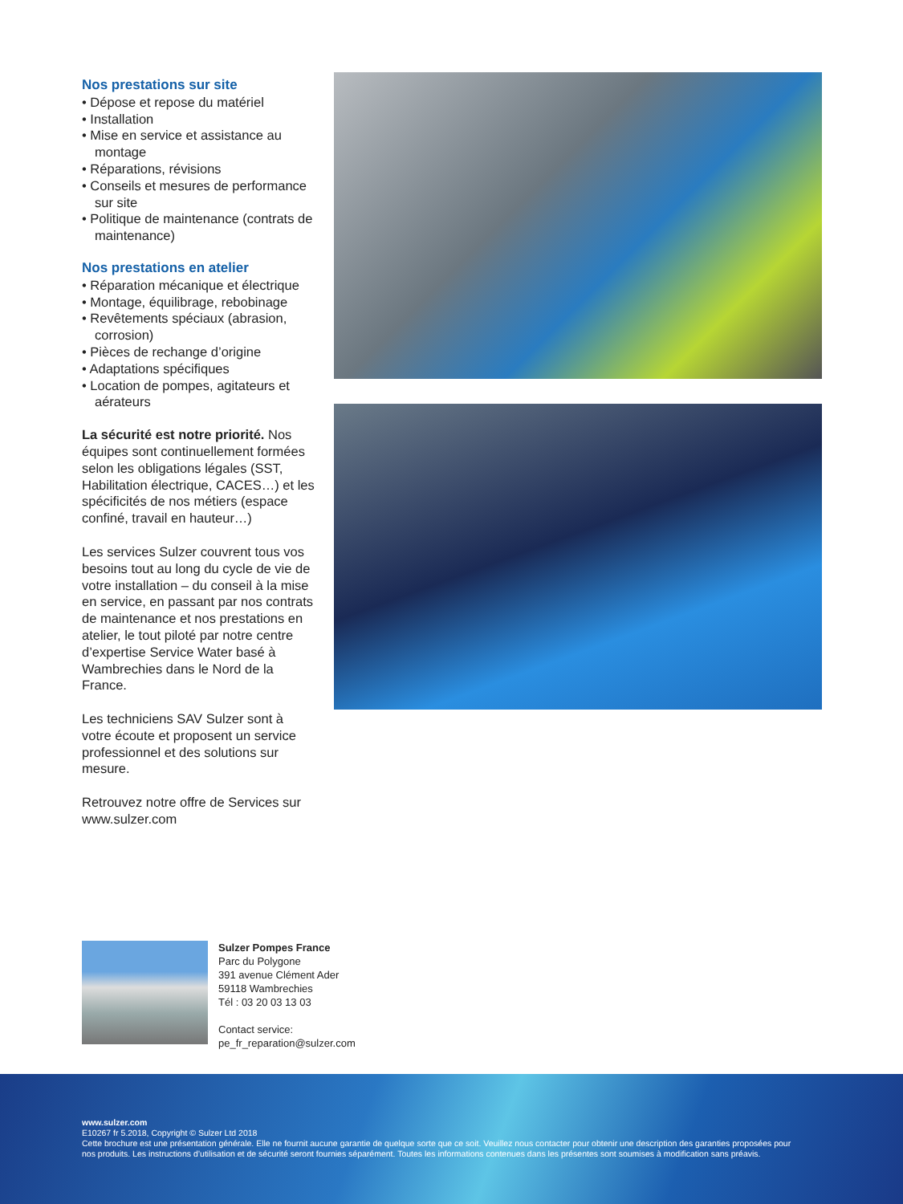Nos prestations sur site
• Dépose et repose du matériel
• Installation
• Mise en service et assistance au montage
• Réparations, révisions
• Conseils et mesures de performance sur site
• Politique de maintenance (contrats de maintenance)
Nos prestations en atelier
• Réparation mécanique et électrique
• Montage, équilibrage, rebobinage
• Revêtements spéciaux (abrasion, corrosion)
• Pièces de rechange d’origine
• Adaptations spécifiques
• Location de pompes, agitateurs et aérateurs
La sécurité est notre priorité. Nos équipes sont continuellement formées selon les obligations légales (SST, Habilitation électrique, CACES…) et les spécificités de nos métiers (espace confiné, travail en hauteur…)
Les services Sulzer couvrent tous vos besoins tout au long du cycle de vie de votre installation – du conseil à la mise en service, en passant par nos contrats de maintenance et nos prestations en atelier, le tout piloté par notre centre d’expertise Service Water basé à Wambrechies dans le Nord de la France.
Les techniciens SAV Sulzer sont à votre écoute et proposent un service professionnel et des solutions sur mesure.
Retrouvez notre offre de Services sur www.sulzer.com
Sulzer Pompes France
Parc du Polygone
391 avenue Clément Ader
59118 Wambrechies
Tél : 03 20 03 13 03
Contact service:
pe_fr_reparation@sulzer.com
www.sulzer.com
E10267 fr 5.2018, Copyright © Sulzer Ltd 2018
Cette brochure est une présentation générale. Elle ne fournit aucune garantie de quelque sorte que ce soit. Veuillez nous contacter pour obtenir une description des garanties proposées pour nos produits. Les instructions d’utilisation et de sécurité seront fournies séparément. Toutes les informations contenues dans les présentes sont soumises à modification sans préavis.